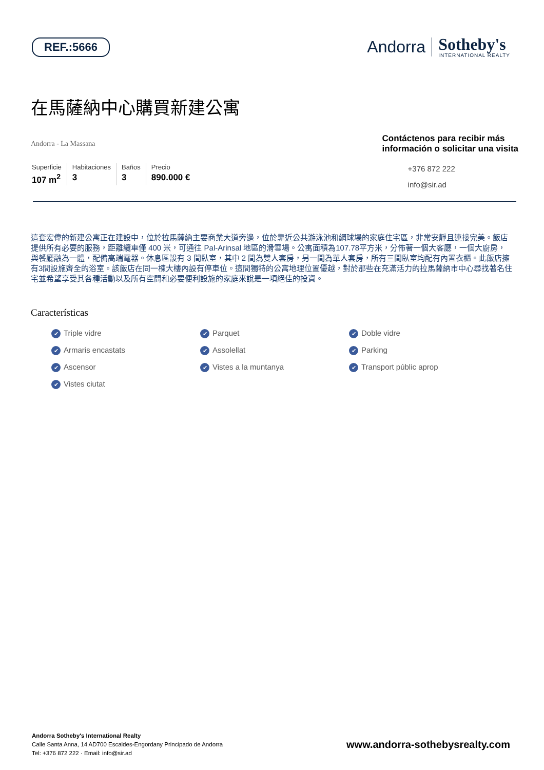REF.:5666
Andorra
Sotheby's
INTERNATIONAL REALTY
在馬薩納中心購買新建公寓
Andorra - La Massana
Superficie
107 m<sup>2</sup>
Habitaciones
3
Baños
3
Precio
890.000 €
Contáctenos para recibir más
información o solicitar una visita
+376 872 222
info@sir.ad
這套宏偉的新建公寓正在建設中，位於拉馬薩納主要商業大道旁邊，位於靠近公共游泳池和網球場的家庭住宅區，非常安靜且連接完美。飯店提供所有必要的服務，距離纜車僅 400 米，可通往 Pal-Arinsal 地區的滑雪場。公寓面積為107.78平方米，分佈著一個大客廳，一個大廚房，與餐廳融為一體，配備高端電器。休息區設有 3 間臥室，其中 2 間為雙人套房，另一間為單人套房，所有三間臥室均配有內置衣櫃。此飯店擁有3間設施齊全的浴室。該飯店在同一棟大樓內設有停車位。這間獨特的公寓地理位置優越，對於那些在充滿活力的拉馬薩納市中心尋找著名住宅並希望享受其各種活動以及所有空間和必要便利設施的家庭來說是一項絕佳的投資。
Características
Triple vidre Parquet Doble vidre Armaris encastats Assolellat Parking Ascensor Vistes a la muntanya Transport públic aprop Vistes ciutat
Andorra Sotheby's International Realty
Calle Santa Anna, 14 AD700 Escaldes-Engordany Principado de Andorra
Tel: +376 872 222 · Email: info@sir.ad
www.andorra-sothebysrealty.com